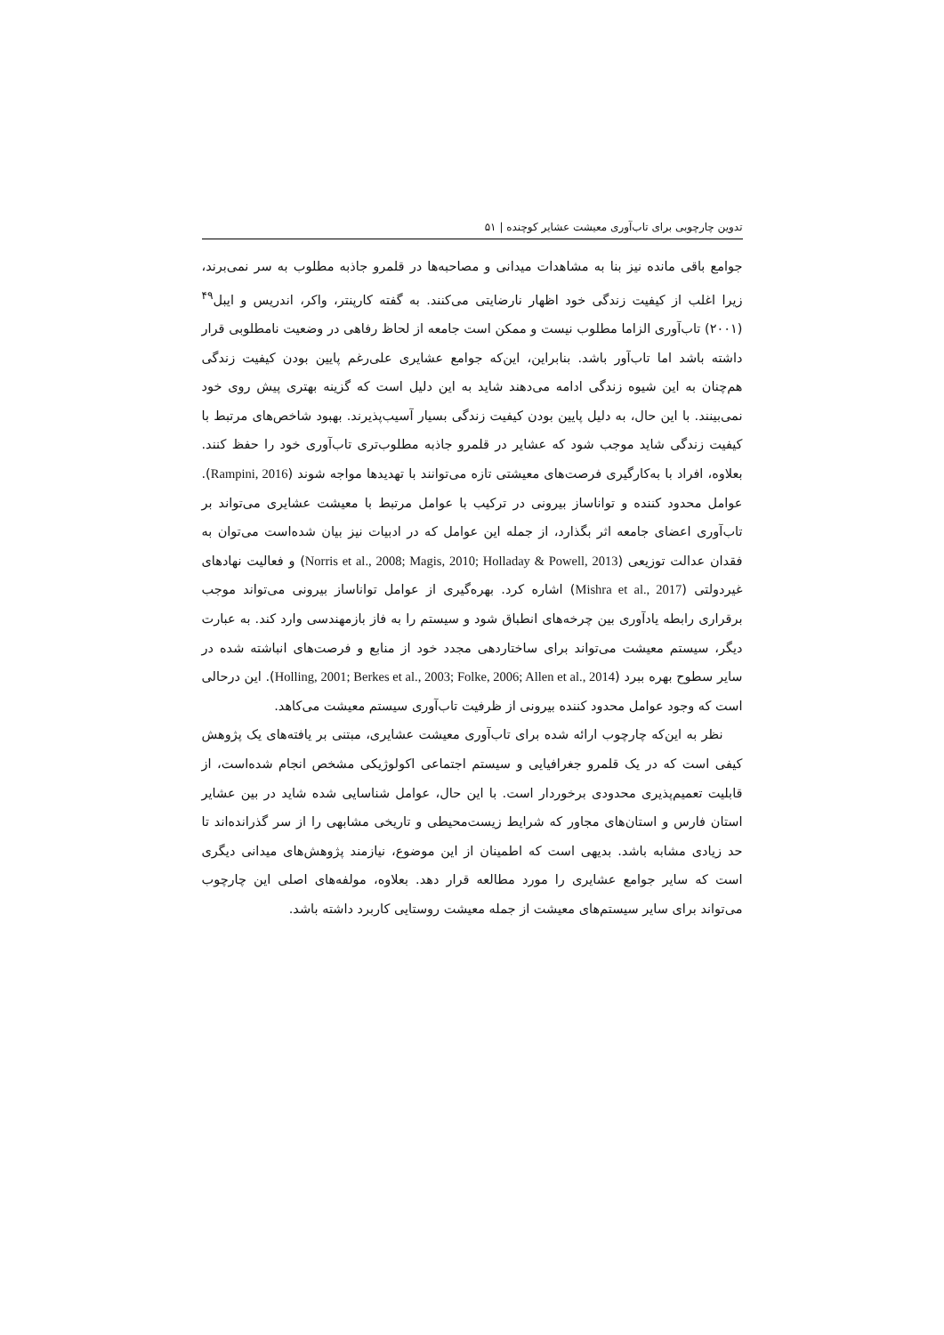تدوین چارچوبی برای تاب‌آوری معیشت عشایر کوچنده | ۵۱
جوامع باقی مانده نیز بنا به مشاهدات میدانی و مصاحبه‌ها در قلمرو جاذبه مطلوب به سر نمی‌برند، زیرا اغلب از کیفیت زندگی خود اظهار نارضایتی می‌کنند. به گفته کارپنتر، واکر، اندریس و ایبل<sup>۴۹</sup> (۲۰۰۱) تاب‌آوری الزاما مطلوب نیست و ممکن است جامعه از لحاظ رفاهی در وضعیت نامطلوبی قرار داشته باشد اما تاب‌آور باشد. بنابراین، این‌که جوامع عشایری علی‌رغم پایین بودن کیفیت زندگی هم‌چنان به این شیوه زندگی ادامه می‌دهند شاید به این دلیل است که گزینه بهتری پیش روی خود نمی‌بینند. با این حال، به دلیل پایین بودن کیفیت زندگی بسیار آسیب‌پذیرند. بهبود شاخص‌های مرتبط با کیفیت زندگی شاید موجب شود که عشایر در قلمرو جاذبه مطلوب‌تری تاب‌آوری خود را حفظ کنند. بعلاوه، افراد با به‌کارگیری فرصت‌های معیشتی تازه می‌توانند با تهدیدها مواجه شوند (Rampini, 2016). عوامل محدود کننده و توانا‌ساز بیرونی در ترکیب با عوامل مرتبط با معیشت عشایری می‌تواند بر تاب‌آوری اعضای جامعه اثر بگذارد، از جمله این عوامل که در ادبیات نیز بیان شده‌است می‌توان به فقدان عدالت توزیعی (Norris et al., 2008; Magis, 2010; Holladay & Powell, 2013) و فعالیت نهادهای غیردولتی (Mishra et al., 2017) اشاره کرد. بهره‌گیری از عوامل توانا‌ساز بیرونی می‌تواند موجب برقراری رابطه یادآوری بین چرخه‌های انطباق شود و سیستم را به فاز بازمهندسی وارد کند. به عبارت دیگر، سیستم معیشت می‌تواند برای ساختاردهی مجدد خود از منابع و فرصت‌های انباشته شده در سایر سطوح بهره ببرد (Holling, 2001; Berkes et al., 2003; Folke, 2006; Allen et al., 2014). این درحالی است که وجود عوامل محدود کننده بیرونی از ظرفیت تاب‌آوری سیستم معیشت می‌کاهد.
نظر به این‌که چارچوب ارائه شده برای تاب‌آوری معیشت عشایری، مبتنی بر یافته‌های یک پژوهش کیفی است که در یک قلمرو جغرافیایی و سیستم اجتماعی اکولوژیکی مشخص انجام شده‌است، از قابلیت تعمیم‌پذیری محدودی برخوردار است. با این حال، عوامل شناسایی شده شاید در بین عشایر استان فارس و استان‌های مجاور که شرایط زیست‌محیطی و تاریخی مشابهی را از سر گذرانده‌اند تا حد زیادی مشابه باشد. بدیهی است که اطمینان از این موضوع، نیازمند پژوهش‌های میدانی دیگری است که سایر جوامع عشایری را مورد مطالعه قرار دهد. بعلاوه، مولفه‌های اصلی این چارچوب می‌تواند برای سایر سیستم‌های معیشت از جمله معیشت روستایی کاربرد داشته باشد.